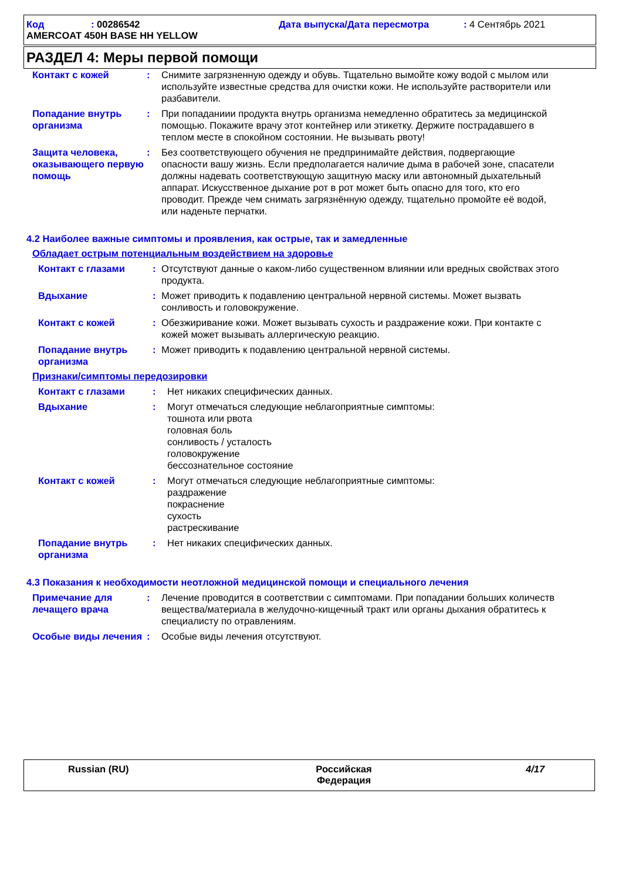Код: 00286542 Дата выпуска/Дата пересмотра: 4 Сентябрь 2021
AMERCOAT 450H BASE HH YELLOW
РАЗДЕЛ 4: Меры первой помощи
Контакт с кожей : Снимите загрязненную одежду и обувь. Тщательно вымойте кожу водой с мылом или используйте известные средства для очистки кожи. Не используйте растворители или разбавители.
Попадание внутрь организма
: При попаданиии продукта внутрь организма немедленно обратитесь за медицинской помощью. Покажите врачу этот контейнер или этикетку. Держите пострадавшего в теплом месте в спокойном состоянии. Не вызывать рвоту!
Защита человека, оказывающего первую помощь
: Без соответствующего обучения не предпринимайте действия, подвергающие опасности вашу жизнь. Если предполагается наличие дыма в рабочей зоне, спасатели должны надевать соответствующую защитную маску или автономный дыхательный аппарат. Искусственное дыхание рот в рот может быть опасно для того, кто его проводит. Прежде чем снимать загрязнённую одежду, тщательно промойте её водой, или наденьте перчатки.
4.2 Наиболее важные симптомы и проявления, как острые, так и замедленные
Обладает острым потенциальным воздействием на здоровье
Контакт с глазами : Отсутствуют данные о каком-либо существенном влиянии или вредных свойствах этого продукта.
Вдыхание : Может приводить к подавлению центральной нервной системы. Может вызвать сонливость и головокружение.
Контакт с кожей : Обезжиривание кожи. Может вызывать сухость и раздражение кожи. При контакте с кожей может вызывать аллергическую реакцию.
Попадание внутрь организма
: Может приводить к подавлению центральной нервной системы.
Признаки/симптомы передозировки
Контакт с глазами : Нет никаких специфических данных.
Вдыхание : Могут отмечаться следующие неблагоприятные симптомы:
тошнота или рвота
головная боль
сонливость / усталость
головокружение
бессознательное состояние
Контакт с кожей : Могут отмечаться следующие неблагоприятные симптомы:
раздражение
покраснение
сухость
растрескивание
Попадание внутрь организма
: Нет никаких специфических данных.
4.3 Показания к необходимости неотложной медицинской помощи и специального лечения
Примечание для лечащего врача
: Лечение проводится в соответствии с симптомами. При попадании больших количеств вещества/материала в желудочно-кищечный тракт или органы дыхания обратитесь к специалисту по отравлениям.
Особые виды лечения : Особые виды лечения отсутствуют.
Russian (RU) Российская
Федерация 4/17